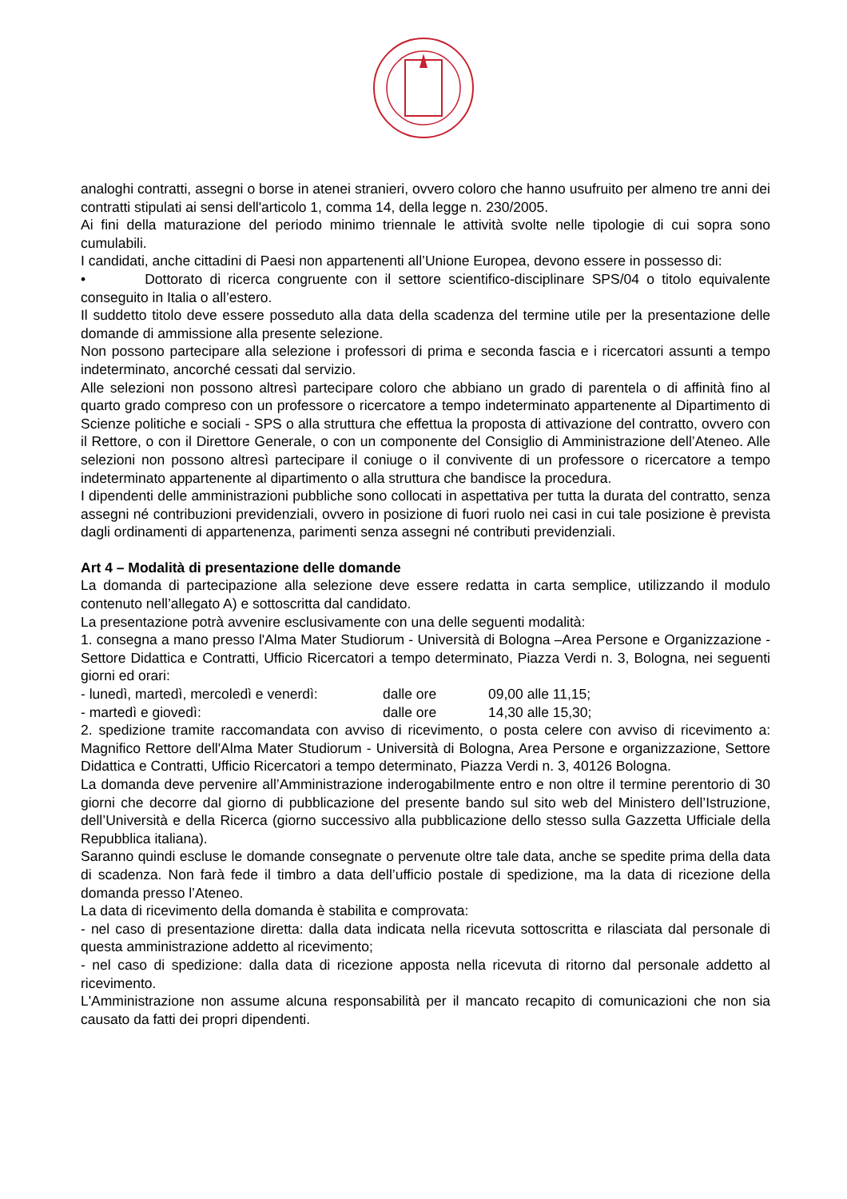analoghi contratti, assegni o borse in atenei stranieri, ovvero coloro che hanno usufruito per almeno tre anni dei contratti stipulati ai sensi dell'articolo 1, comma 14, della legge n. 230/2005.
Ai fini della maturazione del periodo minimo triennale le attività svolte nelle tipologie di cui sopra sono cumulabili.
I candidati, anche cittadini di Paesi non appartenenti all’Unione Europea, devono essere in possesso di:
• Dottorato di ricerca congruente con il settore scientifico-disciplinare SPS/04 o titolo equivalente conseguito in Italia o all’estero.
Il suddetto titolo deve essere posseduto alla data della scadenza del termine utile per la presentazione delle domande di ammissione alla presente selezione.
Non possono partecipare alla selezione i professori di prima e seconda fascia e i ricercatori assunti a tempo indeterminato, ancorché cessati dal servizio.
Alle selezioni non possono altresì partecipare coloro che abbiano un grado di parentela o di affinità fino al quarto grado compreso con un professore o ricercatore a tempo indeterminato appartenente al Dipartimento di Scienze politiche e sociali - SPS o alla struttura che effettua la proposta di attivazione del contratto, ovvero con il Rettore, o con il Direttore Generale, o con un componente del Consiglio di Amministrazione dell’Ateneo. Alle selezioni non possono altresì partecipare il coniuge o il convivente di un professore o ricercatore a tempo indeterminato appartenente al dipartimento o alla struttura che bandisce la procedura.
I dipendenti delle amministrazioni pubbliche sono collocati in aspettativa per tutta la durata del contratto, senza assegni né contribuzioni previdenziali, ovvero in posizione di fuori ruolo nei casi in cui tale posizione è prevista dagli ordinamenti di appartenenza, parimenti senza assegni né contributi previdenziali.
Art 4 – Modalità di presentazione delle domande
La domanda di partecipazione alla selezione deve essere redatta in carta semplice, utilizzando il modulo contenuto nell’allegato A) e sottoscritta dal candidato.
La presentazione potrà avvenire esclusivamente con una delle seguenti modalità:
1. consegna a mano presso l'Alma Mater Studiorum - Università di Bologna –Area Persone e Organizzazione - Settore Didattica e Contratti, Ufficio Ricercatori a tempo determinato, Piazza Verdi n. 3, Bologna, nei seguenti giorni ed orari:
- lunedì, martedì, mercoledì e venerdì: dalle ore 09,00 alle 11,15;
- martedì e giovedì: dalle ore 14,30 alle 15,30;
2. spedizione tramite raccomandata con avviso di ricevimento, o posta celere con avviso di ricevimento a: Magnifico Rettore dell'Alma Mater Studiorum - Università di Bologna, Area Persone e organizzazione, Settore Didattica e Contratti, Ufficio Ricercatori a tempo determinato, Piazza Verdi n. 3, 40126 Bologna.
La domanda deve pervenire all’Amministrazione inderogabilmente entro e non oltre il termine perentorio di 30 giorni che decorre dal giorno di pubblicazione del presente bando sul sito web del Ministero dell’Istruzione, dell’Università e della Ricerca (giorno successivo alla pubblicazione dello stesso sulla Gazzetta Ufficiale della Repubblica italiana).
Saranno quindi escluse le domande consegnate o pervenute oltre tale data, anche se spedite prima della data di scadenza. Non farà fede il timbro a data dell’ufficio postale di spedizione, ma la data di ricezione della domanda presso l’Ateneo.
La data di ricevimento della domanda è stabilita e comprovata:
- nel caso di presentazione diretta: dalla data indicata nella ricevuta sottoscritta e rilasciata dal personale di questa amministrazione addetto al ricevimento;
- nel caso di spedizione: dalla data di ricezione apposta nella ricevuta di ritorno dal personale addetto al ricevimento.
L'Amministrazione non assume alcuna responsabilità per il mancato recapito di comunicazioni che non sia causato da fatti dei propri dipendenti.